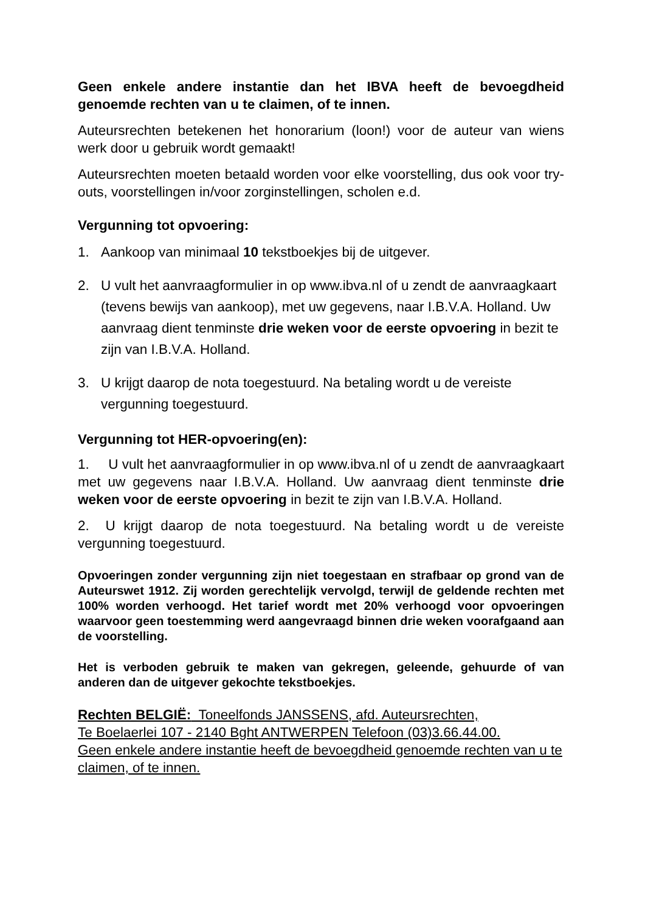Geen enkele andere instantie dan het IBVA heeft de bevoegdheid genoemde rechten van u te claimen, of te innen.
Auteursrechten betekenen het honorarium (loon!) voor de auteur van wiens werk door u gebruik wordt gemaakt!
Auteursrechten moeten betaald worden voor elke voorstelling, dus ook voor try-outs, voorstellingen in/voor zorginstellingen, scholen e.d.
Vergunning tot opvoering:
1. Aankoop van minimaal 10 tekstboekjes bij de uitgever.
2. U vult het aanvraagformulier in op www.ibva.nl of u zendt de aanvraagkaart (tevens bewijs van aankoop), met uw gegevens, naar I.B.V.A. Holland. Uw aanvraag dient tenminste drie weken voor de eerste opvoering in bezit te zijn van I.B.V.A. Holland.
3. U krijgt daarop de nota toegestuurd. Na betaling wordt u de vereiste vergunning toegestuurd.
Vergunning tot HER-opvoering(en):
1. U vult het aanvraagformulier in op www.ibva.nl of u zendt de aanvraagkaart met uw gegevens naar I.B.V.A. Holland. Uw aanvraag dient tenminste drie weken voor de eerste opvoering in bezit te zijn van I.B.V.A. Holland.
2. U krijgt daarop de nota toegestuurd. Na betaling wordt u de vereiste vergunning toegestuurd.
Opvoeringen zonder vergunning zijn niet toegestaan en strafbaar op grond van de Auteurswet 1912. Zij worden gerechtelijk vervolgd, terwijl de geldende rechten met 100% worden verhoogd. Het tarief wordt met 20% verhoogd voor opvoeringen waarvoor geen toestemming werd aangevraagd binnen drie weken voorafgaand aan de voorstelling.
Het is verboden gebruik te maken van gekregen, geleende, gehuurde of van anderen dan de uitgever gekochte tekstboekjes.
Rechten BELGIË: Toneelfonds JANSSENS, afd. Auteursrechten,
Te Boelaerlei 107 - 2140 Bght ANTWERPEN Telefoon (03)3.66.44.00.
Geen enkele andere instantie heeft de bevoegdheid genoemde rechten van u te claimen, of te innen.